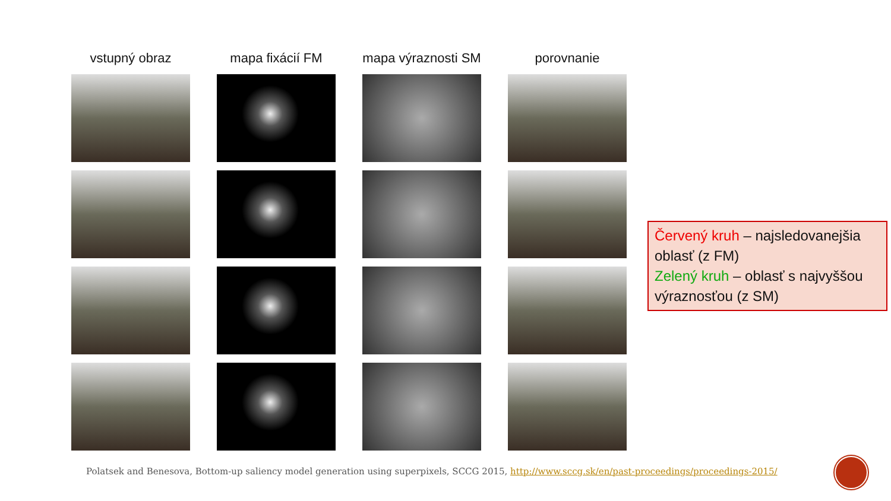vstupný obraz
mapa fixácií FM
mapa výraznosti SM
porovnanie
Červený kruh – najsledovanejšia oblasť (z FM)
Zelený kruh – oblasť s najvyššou výraznosťou (z SM)
Polatsek and Benesova, Bottom-up saliency model generation using superpixels, SCCG 2015, http://www.sccg.sk/en/past-proceedings/proceedings-2015/